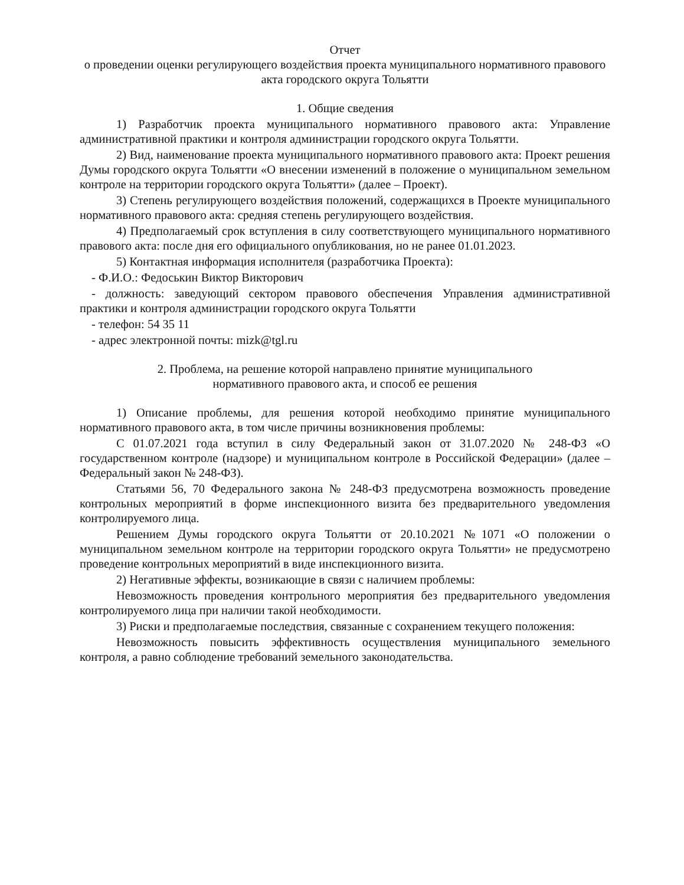Отчет
о проведении оценки регулирующего воздействия проекта муниципального нормативного правового акта городского округа Тольятти
1. Общие сведения
1) Разработчик проекта муниципального нормативного правового акта: Управление административной практики и контроля администрации городского округа Тольятти.
2) Вид, наименование проекта муниципального нормативного правового акта: Проект решения Думы городского округа Тольятти «О внесении изменений в положение о муниципальном земельном контроле на территории городского округа Тольятти» (далее – Проект).
3) Степень регулирующего воздействия положений, содержащихся в Проекте муниципального нормативного правового акта: средняя степень регулирующего воздействия.
4) Предполагаемый срок вступления в силу соответствующего муниципального нормативного правового акта: после дня его официального опубликования, но не ранее 01.01.2023.
5) Контактная информация исполнителя (разработчика Проекта):
- Ф.И.О.: Федоськин Виктор Викторович
- должность: заведующий сектором правового обеспечения Управления административной практики и контроля администрации городского округа Тольятти
- телефон: 54 35 11
- адрес электронной почты: mizk@tgl.ru
2. Проблема, на решение которой направлено принятие муниципального
нормативного правового акта, и способ ее решения
1) Описание проблемы, для решения которой необходимо принятие муниципального нормативного правового акта, в том числе причины возникновения проблемы:
С 01.07.2021 года вступил в силу Федеральный закон от 31.07.2020 № 248-ФЗ «О государственном контроле (надзоре) и муниципальном контроле в Российской Федерации» (далее – Федеральный закон № 248-ФЗ).
Статьями 56, 70 Федерального закона № 248-ФЗ предусмотрена возможность проведение контрольных мероприятий в форме инспекционного визита без предварительного уведомления контролируемого лица.
Решением Думы городского округа Тольятти от 20.10.2021 №1071 «О положении о муниципальном земельном контроле на территории городского округа Тольятти» не предусмотрено проведение контрольных мероприятий в виде инспекционного визита.
2) Негативные эффекты, возникающие в связи с наличием проблемы:
Невозможность проведения контрольного мероприятия без предварительного уведомления контролируемого лица при наличии такой необходимости.
3) Риски и предполагаемые последствия, связанные с сохранением текущего положения:
Невозможность повысить эффективность осуществления муниципального земельного контроля, а равно соблюдение требований земельного законодательства.